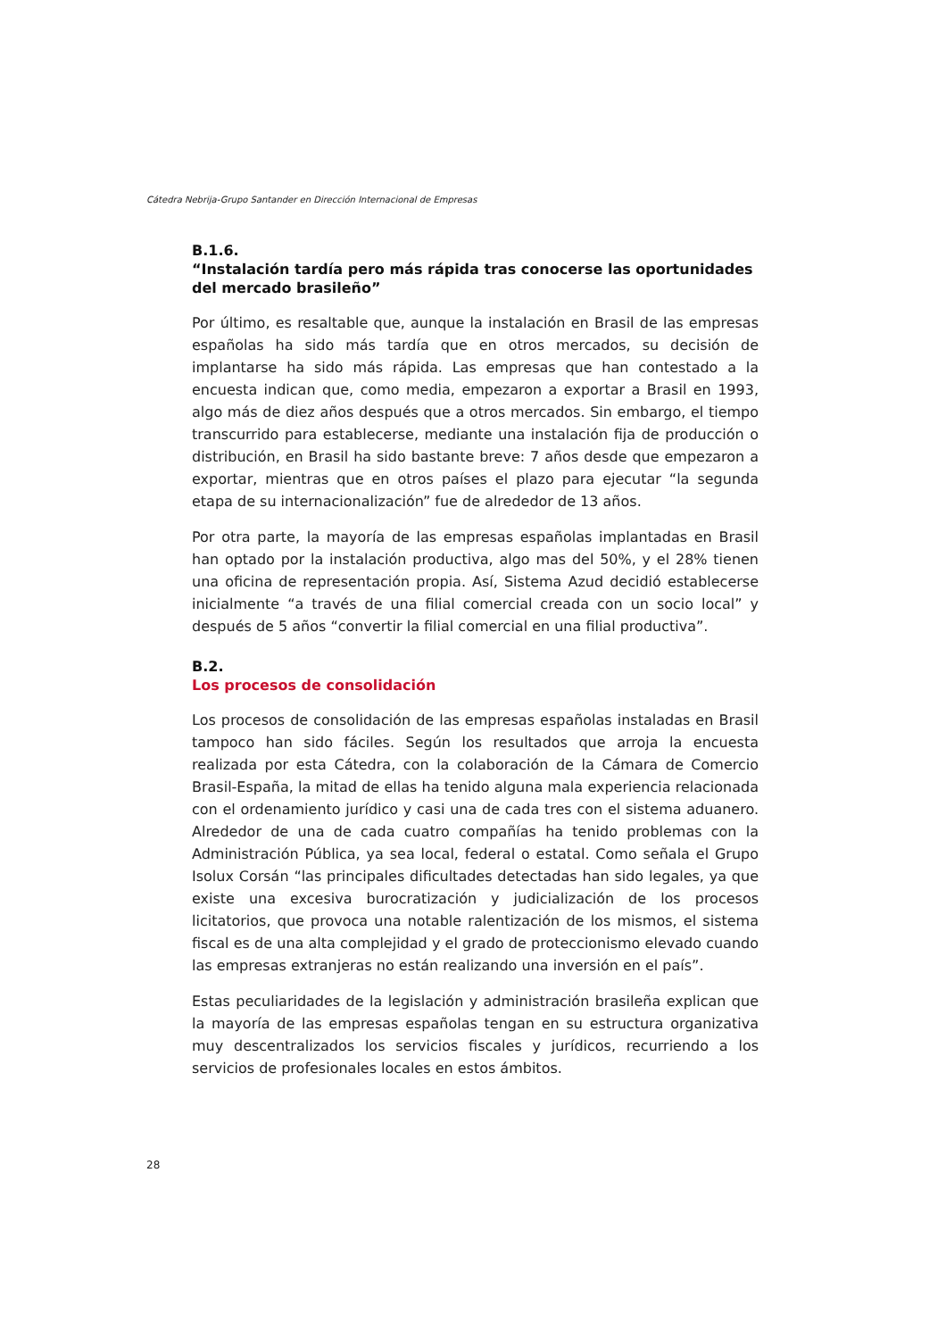Cátedra Nebrija-Grupo Santander en Dirección Internacional de Empresas
B.1.6.
“Instalación tardía pero más rápida tras conocerse las oportunidades del mercado brasileño”
Por último, es resaltable que, aunque la instalación en Brasil de las empresas españolas ha sido más tardía que en otros mercados, su decisión de implantarse ha sido más rápida. Las empresas que han contestado a la encuesta indican que, como media, empezaron a exportar a Brasil en 1993, algo más de diez años después que a otros mercados. Sin embargo, el tiempo transcurrido para establecerse, mediante una instalación fija de producción o distribución, en Brasil ha sido bastante breve: 7 años desde que empezaron a exportar, mientras que en otros países el plazo para ejecutar “la segunda etapa de su internacionalización” fue de alrededor de 13 años.
Por otra parte, la mayoría de las empresas españolas implantadas en Brasil han optado por la instalación productiva, algo mas del 50%, y el 28% tienen una oficina de representación propia. Así, Sistema Azud decidió establecerse inicialmente “a través de una filial comercial creada con un socio local” y después de 5 años “convertir la filial comercial en una filial productiva”.
B.2.
Los procesos de consolidación
Los procesos de consolidación de las empresas españolas instaladas en Brasil tampoco han sido fáciles. Según los resultados que arroja la encuesta realizada por esta Cátedra, con la colaboración de la Cámara de Comercio Brasil-España, la mitad de ellas ha tenido alguna mala experiencia relacionada con el ordenamiento jurídico y casi una de cada tres con el sistema aduanero. Alrededor de una de cada cuatro compañías ha tenido problemas con la Administración Pública, ya sea local, federal o estatal. Como señala el Grupo Isolux Corsán “las principales dificultades detectadas han sido legales, ya que existe una excesiva burocratización y judicialización de los procesos licitatorios, que provoca una notable ralentización de los mismos, el sistema fiscal es de una alta complejidad y el grado de proteccionismo elevado cuando las empresas extranjeras no están realizando una inversión en el país”.
Estas peculiaridades de la legislación y administración brasileña explican que la mayoría de las empresas españolas tengan en su estructura organizativa muy descentralizados los servicios fiscales y jurídicos, recurriendo a los servicios de profesionales locales en estos ámbitos.
28